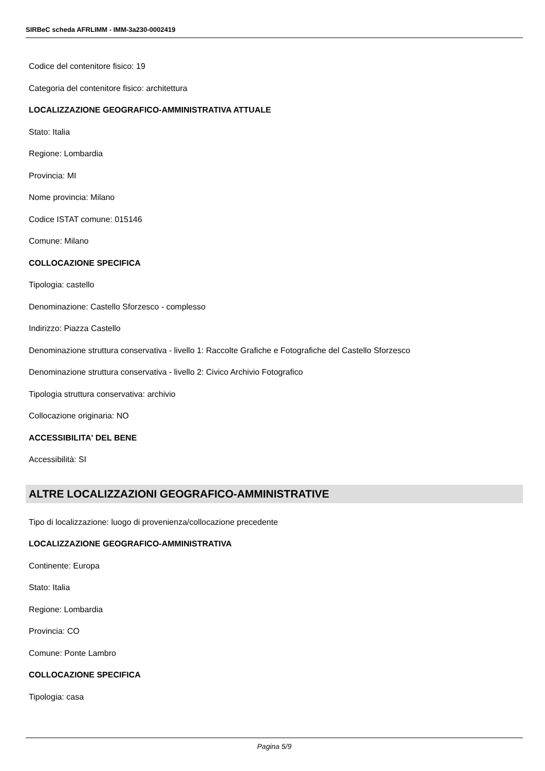SIRBeC scheda AFRLIMM - IMM-3a230-0002419
Codice del contenitore fisico: 19
Categoria del contenitore fisico: architettura
LOCALIZZAZIONE GEOGRAFICO-AMMINISTRATIVA ATTUALE
Stato: Italia
Regione: Lombardia
Provincia: MI
Nome provincia: Milano
Codice ISTAT comune: 015146
Comune: Milano
COLLOCAZIONE SPECIFICA
Tipologia: castello
Denominazione: Castello Sforzesco - complesso
Indirizzo: Piazza Castello
Denominazione struttura conservativa - livello 1: Raccolte Grafiche e Fotografiche del Castello Sforzesco
Denominazione struttura conservativa - livello 2: Civico Archivio Fotografico
Tipologia struttura conservativa: archivio
Collocazione originaria: NO
ACCESSIBILITA' DEL BENE
Accessibilità: SI
ALTRE LOCALIZZAZIONI GEOGRAFICO-AMMINISTRATIVE
Tipo di localizzazione: luogo di provenienza/collocazione precedente
LOCALIZZAZIONE GEOGRAFICO-AMMINISTRATIVA
Continente: Europa
Stato: Italia
Regione: Lombardia
Provincia: CO
Comune: Ponte Lambro
COLLOCAZIONE SPECIFICA
Tipologia: casa
Pagina 5/9